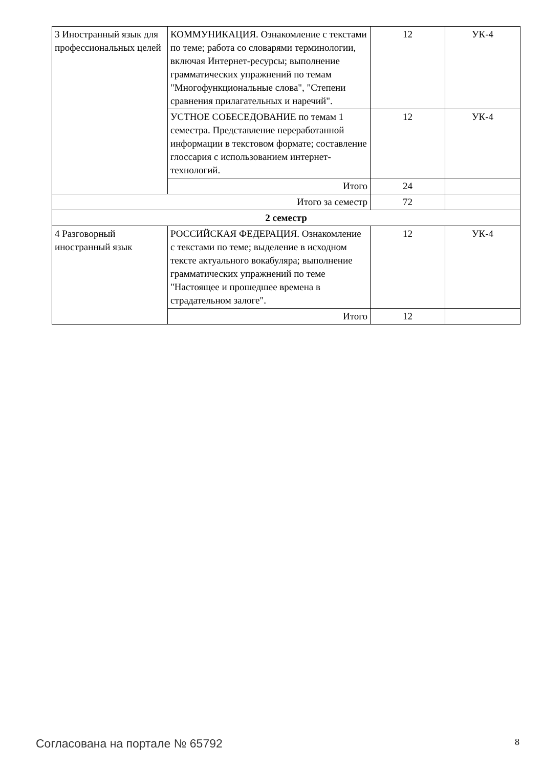| 3 Иностранный язык для профессиональных целей | КОММУНИКАЦИЯ. Ознакомление с текстами по теме; работа со словарями терминологии, включая Интернет-ресурсы; выполнение грамматических упражнений по темам "Многофункциональные слова", "Степени сравнения прилагательных и наречий". | 12 | УК-4 |
| | УСТНОЕ СОБЕСЕДОВАНИЕ по темам 1 семестра. Представление переработанной информации в текстовом формате; составление глоссария с использованием интернет-технологий. | 12 | УК-4 |
| | Итого | 24 | |
| Итого за семестр | | 72 | |
| 2 семестр | | | |
| 4 Разговорный иностранный язык | РОССИЙСКАЯ ФЕДЕРАЦИЯ. Ознакомление с текстами по теме; выделение в исходном тексте актуального вокабуляра; выполнение грамматических упражнений по теме "Настоящее и прошедшее времена в страдательном залоге". | 12 | УК-4 |
| | Итого | 12 | |
Согласована на портале № 65792 8